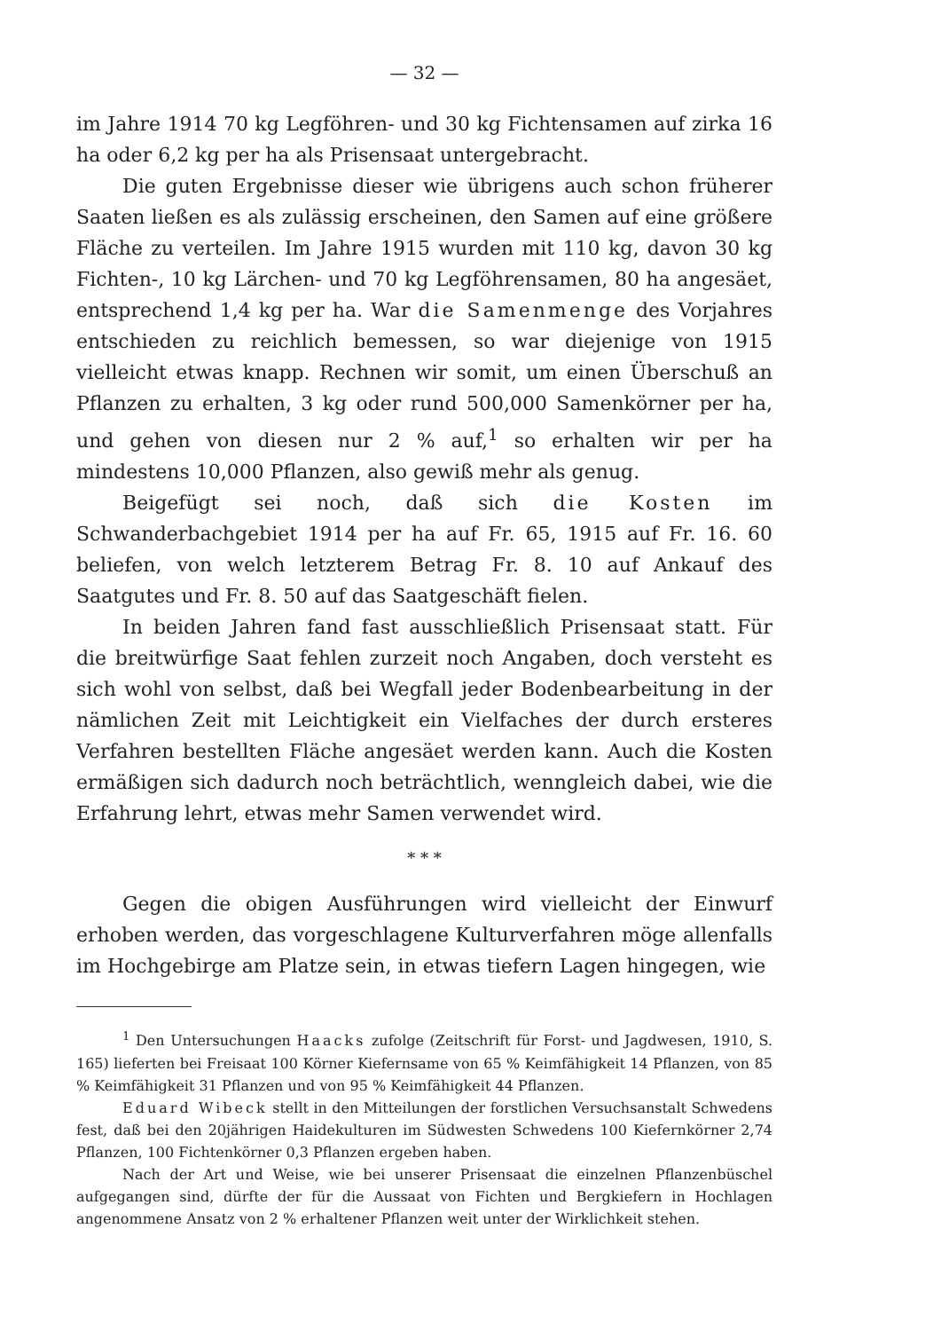— 32 —
im Jahre 1914 70 kg Legföhren- und 30 kg Fichtensamen auf zirka 16 ha oder 6,2 kg per ha als Prisensaat untergebracht.
Die guten Ergebnisse dieser wie übrigens auch schon früherer Saaten ließen es als zulässig erscheinen, den Samen auf eine größere Fläche zu verteilen. Im Jahre 1915 wurden mit 110 kg, davon 30 kg Fichten-, 10 kg Lärchen- und 70 kg Legföhrensamen, 80 ha angesäet, entsprechend 1,4 kg per ha. War die Samenmenge des Vorjahres entschieden zu reichlich bemessen, so war diejenige von 1915 vielleicht etwas knapp. Rechnen wir somit, um einen Überschuß an Pflanzen zu erhalten, 3 kg oder rund 500,000 Samenkörner per ha, und gehen von diesen nur 2 % auf,<sup>1</sup> so erhalten wir per ha mindestens 10,000 Pflanzen, also gewiß mehr als genug.
Beigefügt sei noch, daß sich die Kosten im Schwanderbachgebiet 1914 per ha auf Fr. 65, 1915 auf Fr. 16. 60 beliefen, von welch letzterem Betrag Fr. 8. 10 auf Ankauf des Saatgutes und Fr. 8. 50 auf das Saatgeschäft fielen.
In beiden Jahren fand fast ausschließlich Prisensaat statt. Für die breitwürfige Saat fehlen zurzeit noch Angaben, doch versteht es sich wohl von selbst, daß bei Wegfall jeder Bodenbearbeitung in der nämlichen Zeit mit Leichtigkeit ein Vielfaches der durch ersteres Verfahren bestellten Fläche angesäet werden kann. Auch die Kosten ermäßigen sich dadurch noch beträchtlich, wenngleich dabei, wie die Erfahrung lehrt, etwas mehr Samen verwendet wird.
* * *
Gegen die obigen Ausführungen wird vielleicht der Einwurf erhoben werden, das vorgeschlagene Kulturverfahren möge allenfalls im Hochgebirge am Platze sein, in etwas tiefern Lagen hingegen, wie
<sup>1</sup> Den Untersuchungen Haacks zufolge (Zeitschrift für Forst- und Jagdwesen, 1910, S. 165) lieferten bei Freisaat 100 Körner Kiefernsame von 65 % Keimfähigkeit 14 Pflanzen, von 85 % Keimfähigkeit 31 Pflanzen und von 95 % Keimfähigkeit 44 Pflanzen.
Eduard Wibeck stellt in den Mitteilungen der forstlichen Versuchsanstalt Schwedens fest, daß bei den 20jährigen Haidekulturen im Südwesten Schwedens 100 Kiefernkörner 2,74 Pflanzen, 100 Fichtenkörner 0,3 Pflanzen ergeben haben.
Nach der Art und Weise, wie bei unserer Prisensaat die einzelnen Pflanzenbüschel aufgegangen sind, dürfte der für die Aussaat von Fichten und Bergkiefern in Hochlagen angenommene Ansatz von 2 % erhaltener Pflanzen weit unter der Wirklichkeit stehen.